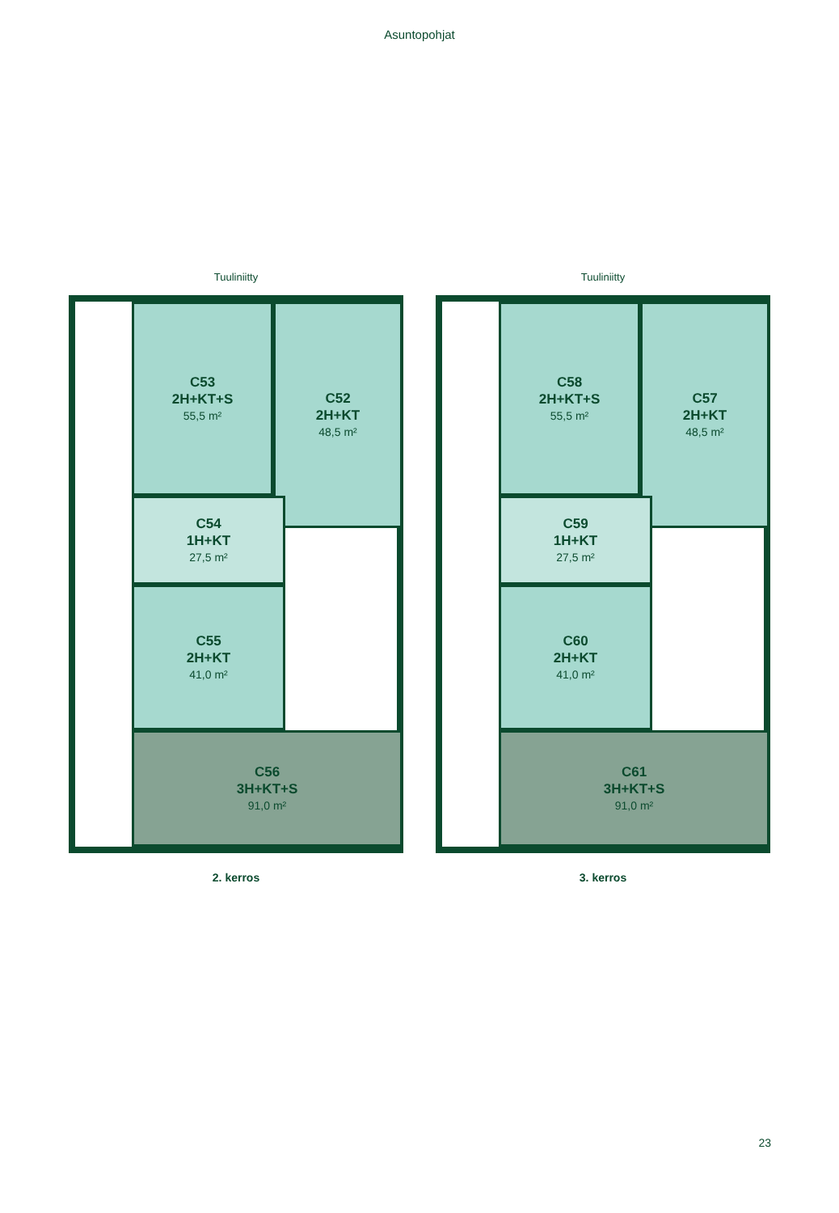Asuntopohjat
Tuuliniitty
C53
2H+KT+S
55,5 m²
C52
2H+KT
48,5 m²
C54
1H+KT
27,5 m²
C55
2H+KT
41,0 m²
C56
3H+KT+S
91,0 m²
2. kerros
Tuuliniitty
C58
2H+KT+S
55,5 m²
C57
2H+KT
48,5 m²
C59
1H+KT
27,5 m²
C60
2H+KT
41,0 m²
C61
3H+KT+S
91,0 m²
3. kerros
23